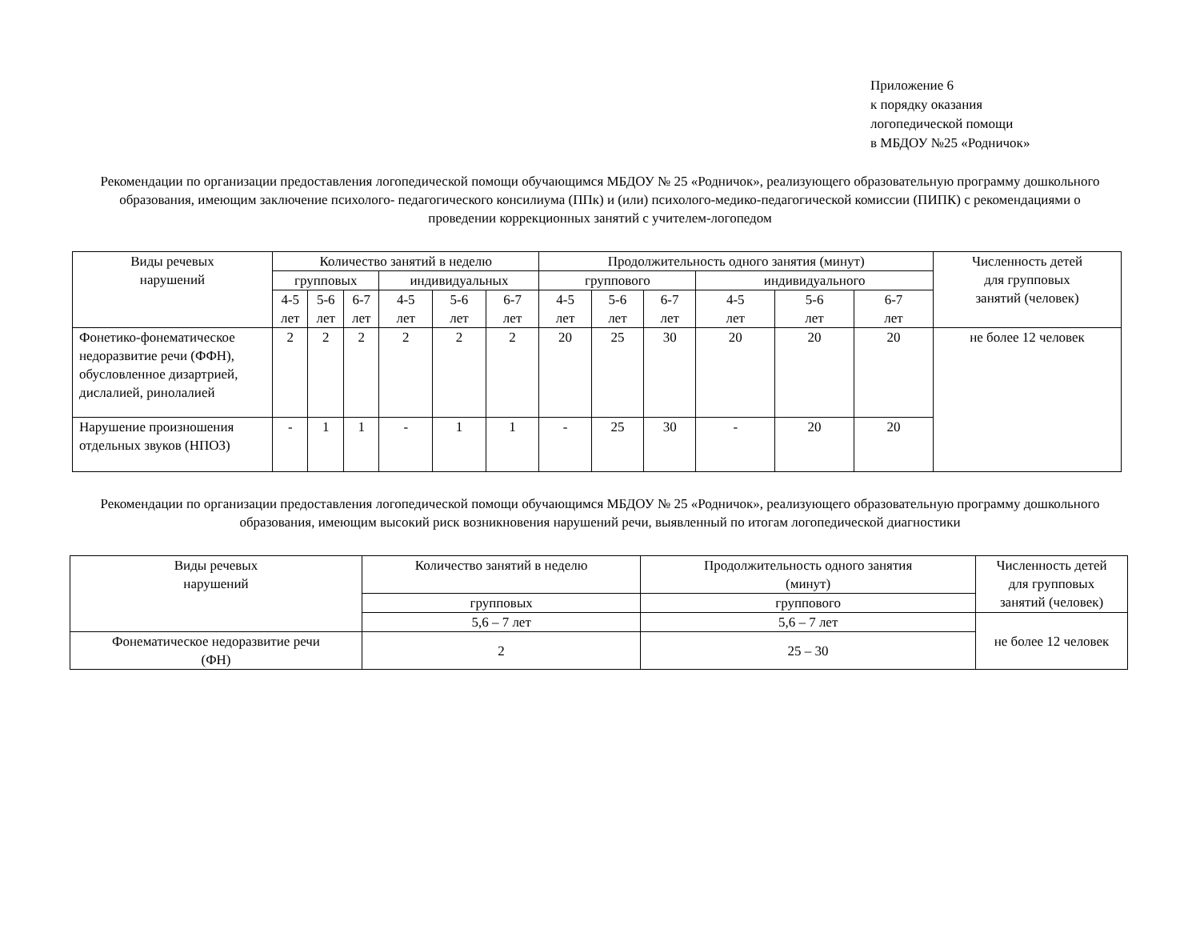Приложение 6
к порядку оказания
логопедической помощи
в МБДОУ №25 «Родничок»
Рекомендации по организации предоставления логопедической помощи обучающимся МБДОУ № 25 «Родничок», реализующего образовательную программу дошкольного образования, имеющим заключение психолого- педагогического консилиума (ППк) и (или) психолого-медико-педагогической комиссии (ПИПК) с рекомендациями о проведении коррекционных занятий с учителем-логопедом
| Виды речевых нарушений | Количество занятий в неделю | | | | | | Продолжительность одного занятия (минут) | | | | | | Численность детей для групповых занятий (человек) |
| --- | --- | --- | --- | --- | --- | --- | --- | --- | --- | --- | --- | --- | --- |
| | групповых | | | индивидуальных | | | группового | | | индивидуального | | | |
| | 4-5 лет | 5-6 лет | 6-7 лет | 4-5 лет | 5-6 лет | 6-7 лет | 4-5 лет | 5-6 лет | 6-7 лет | 4-5 лет | 5-6 лет | 6-7 лет | |
| Фонетико-фонематическое недоразвитие речи (ФФН), обусловленное дизартрией, дислалией, ринолалией | 2 | 2 | 2 | 2 | 2 | 2 | 20 | 25 | 30 | 20 | 20 | 20 | не более 12 человек |
| Нарушение произношения отдельных звуков (НПОЗ) | - | 1 | 1 | - | 1 | 1 | - | 25 | 30 | - | 20 | 20 | |
Рекомендации по организации предоставления логопедической помощи обучающимся МБДОУ № 25 «Родничок», реализующего образовательную программу дошкольного образования, имеющим высокий риск возникновения нарушений речи, выявленный по итогам логопедической диагностики
| Виды речевых нарушений | Количество занятий в неделю | Продолжительность одного занятия (минут) | Численность детей для групповых занятий (человек) |
| --- | --- | --- | --- |
| | групповых | группового | |
| | 5,6 – 7 лет | 5,6 – 7 лет | не более 12 человек |
| Фонематическое недоразвитие речи (ФН) | 2 | 25 – 30 | |